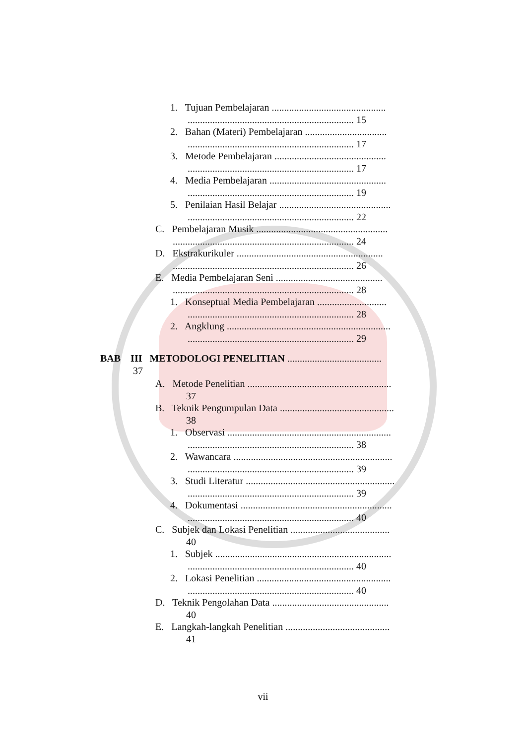1. Tujuan Pembelajaran ..............................................
................................................................... 15
2. Bahan (Materi) Pembelajaran .................................
................................................................... 17
3. Metode Pembelajaran .............................................
................................................................... 17
4. Media Pembelajaran ...............................................
................................................................... 19
5. Penilaian Hasil Belajar .............................................
................................................................... 22
C. Pembelajaran Musik .....................................................
......................................................................... 24
D. Ekstrakurikuler ...........................................................
......................................................................... 26
E. Media Pembelajaran Seni ...........................................
......................................................................... 28
1. Konseptual Media Pembelajaran ............................
................................................................... 28
2. Angklung ..................................................................
................................................................... 29
BAB III METODOLOGI PENELITIAN ......................................
37
A. Metode Penelitian ..........................................................
37
B. Teknik Pengumpulan Data ..............................................
38
1. Observasi ..................................................................
................................................................... 38
2. Wawancara ................................................................
................................................................... 39
3. Studi Literatur ............................................................
................................................................... 39
4. Dokumentasi .............................................................
................................................................... 40
C. Subjek dan Lokasi Penelitian ........................................
40
1. Subjek .......................................................................
................................................................... 40
2. Lokasi Penelitian ......................................................
................................................................... 40
D. Teknik Pengolahan Data ...............................................
40
E. Langkah-langkah Penelitian ..........................................
41
vii